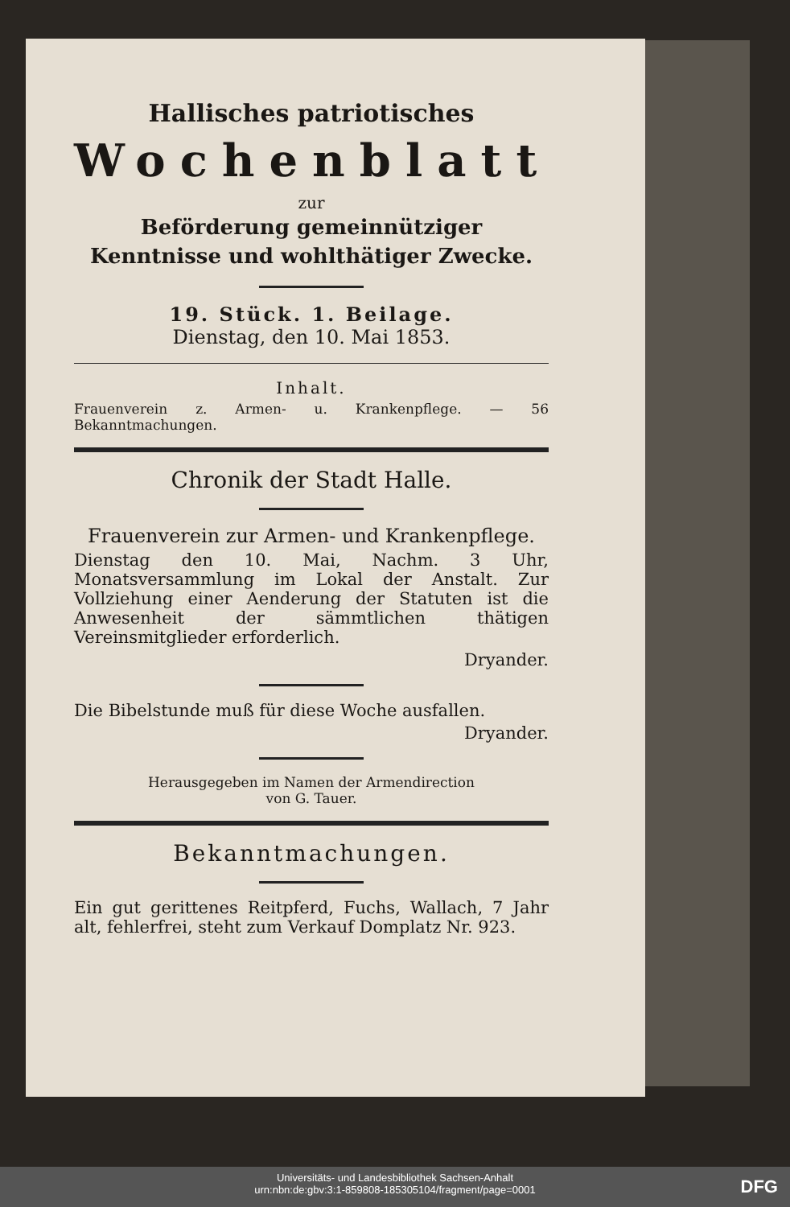Hallisches patriotisches
Wochenblatt
zur
Beförderung gemeinnütziger Kenntnisse und wohlthätiger Zwecke.
19. Stück. 1. Beilage.
Dienstag, den 10. Mai 1853.
Inhalt.
Frauenverein z. Armen- u. Krankenpflege. — 56 Bekanntmachungen.
Chronik der Stadt Halle.
Frauenverein zur Armen- und Krankenpflege.
Dienstag den 10. Mai, Nachm. 3 Uhr, Monatsversammlung im Lokal der Anstalt. Zur Vollziehung einer Aenderung der Statuten ist die Anwesenheit der sämmtlichen thätigen Vereinsmitglieder erforderlich.
Dryander.
Die Bibelstunde muß für diese Woche ausfallen.
Dryander.
Herausgegeben im Namen der Armendirection
von G. Tauer.
Bekanntmachungen.
Ein gut gerittenes Reitpferd, Fuchs, Wallach, 7 Jahr alt, fehlerfrei, steht zum Verkauf Domplatz Nr. 923.
Universitäts- und Landesbibliothek Sachsen-Anhalt
urn:nbn:de:gbv:3:1-859808-185305104/fragment/page=0001
DFG